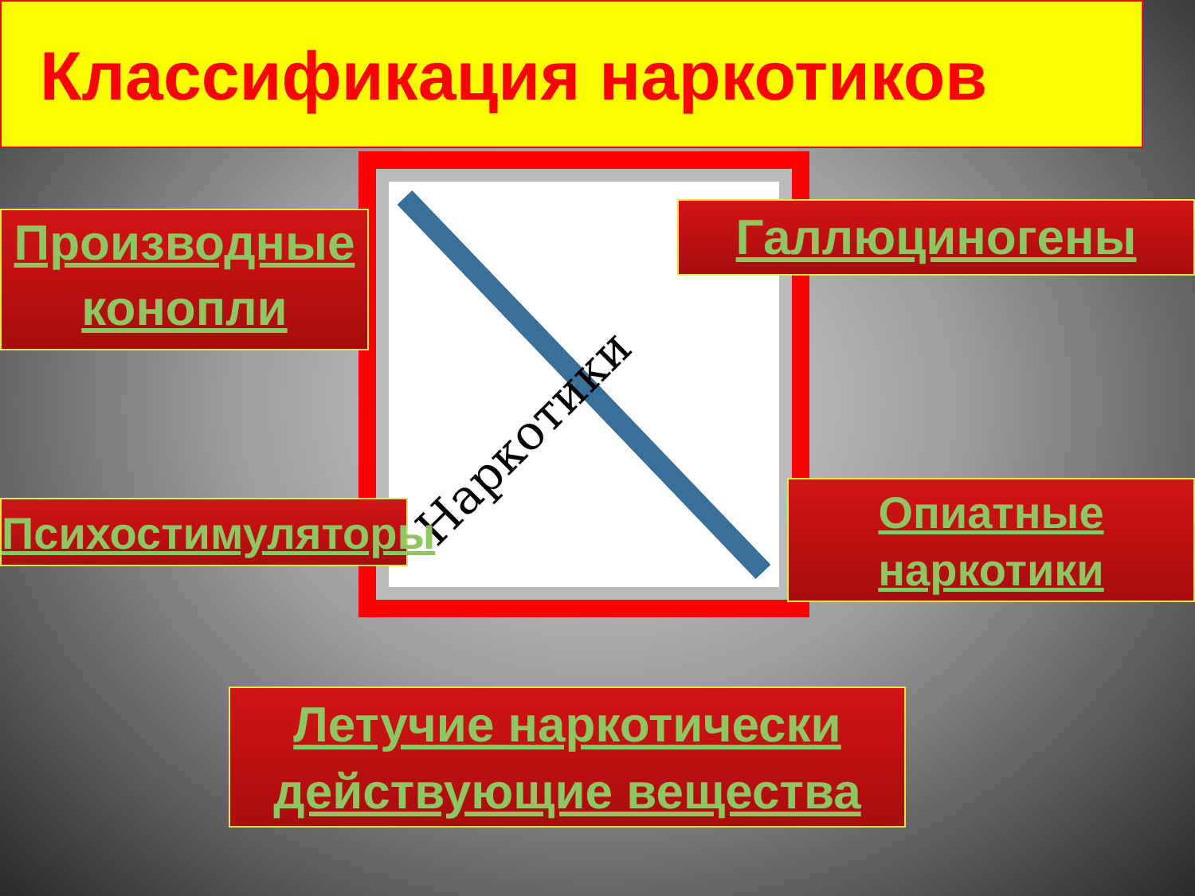Классификация наркотиков
Наркотики
Производные конопли
Галлюциногены
Психостимуляторы
Опиатные наркотики
Летучие наркотически действующие вещества